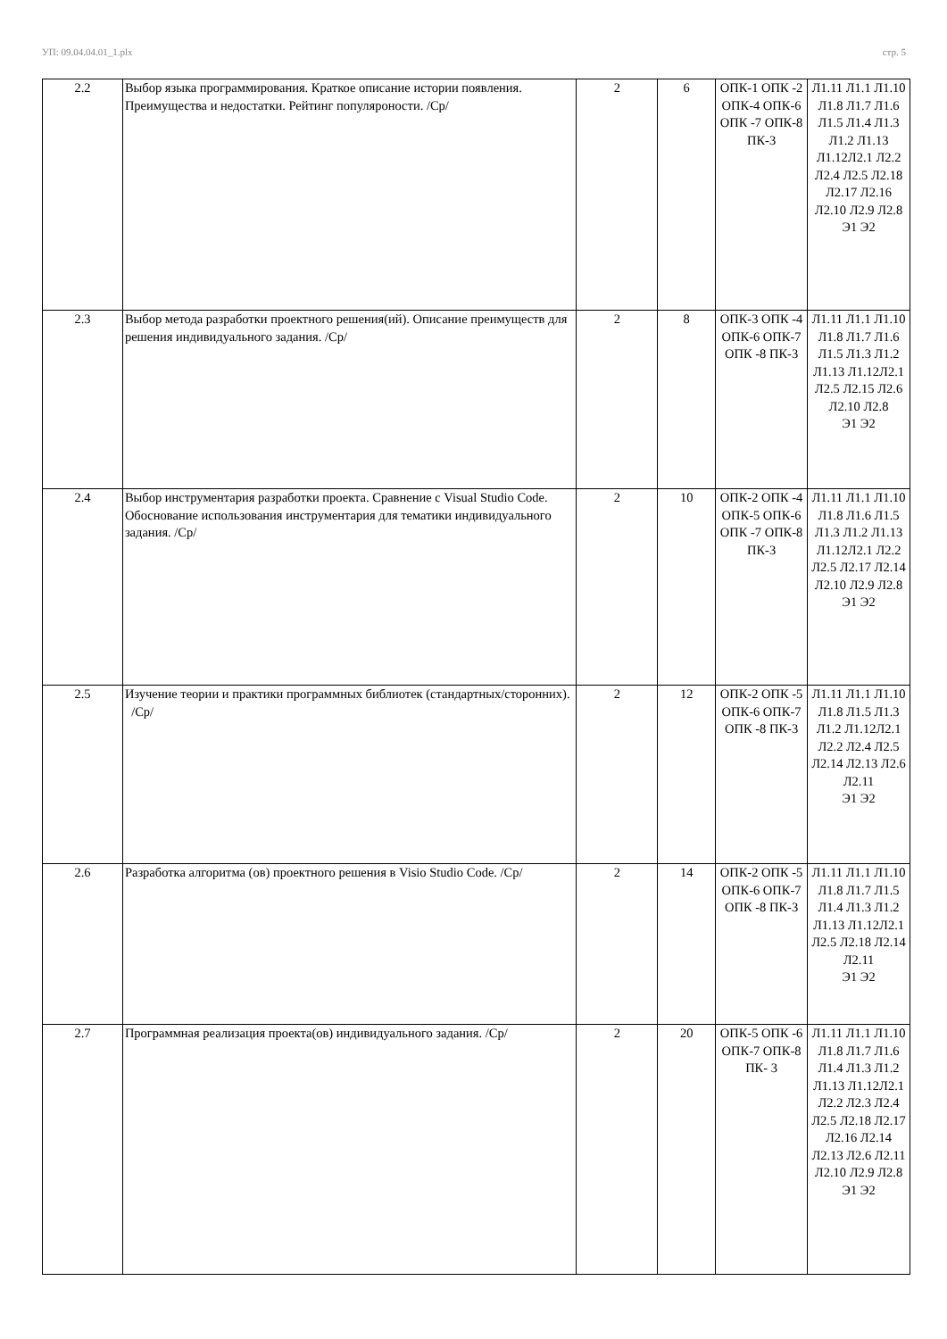УП: 09.04.04.01_1.plx стр. 5
| 2.2 | Выбор языка программирования. Краткое описание истории появления. Преимущества и недостатки. Рейтинг популяроности. /Ср/ | 2 | 6 | ОПК-1 ОПК -2 ОПК-4 ОПК-6 ОПК -7 ОПК-8 ПК-3 | Л1.11 Л1.1 Л1.10 Л1.8 Л1.7 Л1.6 Л1.5 Л1.4 Л1.3 Л1.2 Л1.13 Л1.12Л2.1 Л2.2 Л2.4 Л2.5 Л2.18 Л2.17 Л2.16 Л2.10 Л2.9 Л2.8 Э1 Э2 |
| 2.3 | Выбор метода разработки проектного решения(ий). Описание преимуществ для решения индивидуального задания. /Ср/ | 2 | 8 | ОПК-3 ОПК -4 ОПК-6 ОПК-7 ОПК -8 ПК-3 | Л1.11 Л1.1 Л1.10 Л1.8 Л1.7 Л1.6 Л1.5 Л1.3 Л1.2 Л1.13 Л1.12Л2.1 Л2.5 Л2.15 Л2.6 Л2.10 Л2.8 Э1 Э2 |
| 2.4 | Выбор инструментария разработки проекта. Сравнение с Visual Studio Code. Обоснование использования инструментария для тематики индивидуального задания. /Ср/ | 2 | 10 | ОПК-2 ОПК -4 ОПК-5 ОПК-6 ОПК -7 ОПК-8 ПК-3 | Л1.11 Л1.1 Л1.10 Л1.8 Л1.6 Л1.5 Л1.3 Л1.2 Л1.13 Л1.12Л2.1 Л2.2 Л2.5 Л2.17 Л2.14 Л2.10 Л2.9 Л2.8 Э1 Э2 |
| 2.5 | Изучение теории и практики программных библиотек (стандартных/сторонних). /Ср/ | 2 | 12 | ОПК-2 ОПК -5 ОПК-6 ОПК-7 ОПК -8 ПК-3 | Л1.11 Л1.1 Л1.10 Л1.8 Л1.5 Л1.3 Л1.2 Л1.12Л2.1 Л2.2 Л2.4 Л2.5 Л2.14 Л2.13 Л2.6 Л2.11 Э1 Э2 |
| 2.6 | Разработка алгоритма (ов) проектного решения в Visio Studio Code. /Ср/ | 2 | 14 | ОПК-2 ОПК -5 ОПК-6 ОПК-7 ОПК -8 ПК-3 | Л1.11 Л1.1 Л1.10 Л1.8 Л1.7 Л1.5 Л1.4 Л1.3 Л1.2 Л1.13 Л1.12Л2.1 Л2.5 Л2.18 Л2.14 Л2.11 Э1 Э2 |
| 2.7 | Программная реализация проекта(ов) индивидуального задания. /Ср/ | 2 | 20 | ОПК-5 ОПК -6 ОПК-7 ОПК-8 ПК- 3 | Л1.11 Л1.1 Л1.10 Л1.8 Л1.7 Л1.6 Л1.4 Л1.3 Л1.2 Л1.13 Л1.12Л2.1 Л2.2 Л2.3 Л2.4 Л2.5 Л2.18 Л2.17 Л2.16 Л2.14 Л2.13 Л2.6 Л2.11 Л2.10 Л2.9 Л2.8 Э1 Э2 |